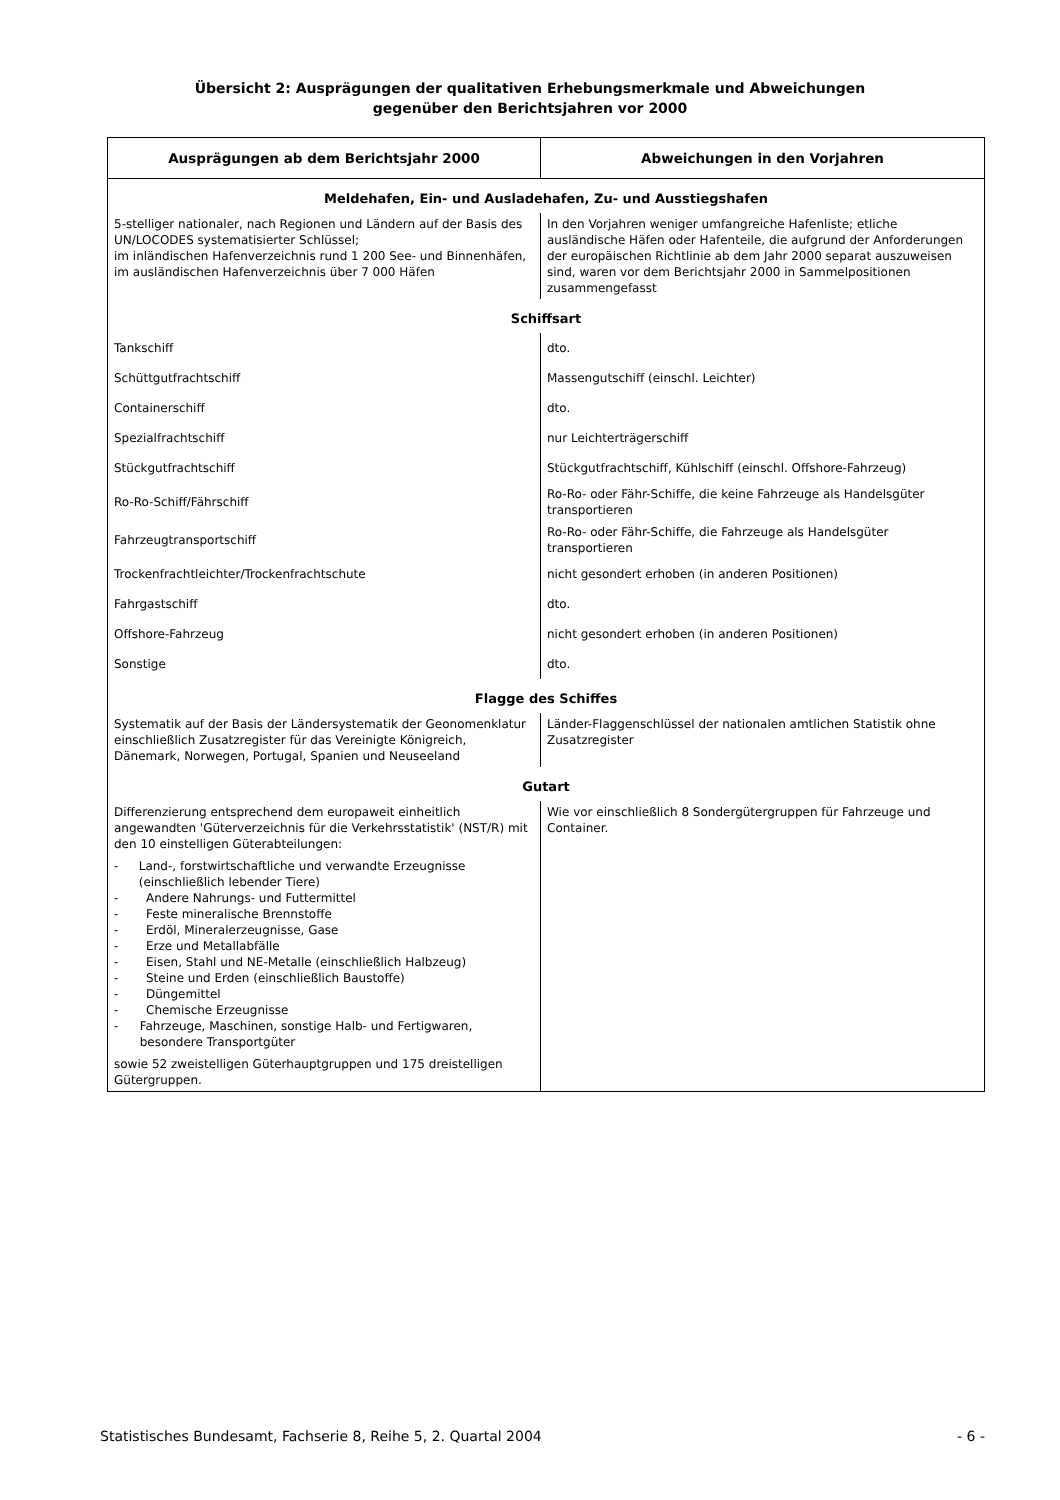Übersicht 2: Ausprägungen der qualitativen Erhebungsmerkmale und Abweichungen
gegenüber den Berichtsjahren vor 2000
| Ausprägungen ab dem Berichtsjahr 2000 | Abweichungen in den Vorjahren |
| --- | --- |
| Meldehafen, Ein- und Ausladehafen, Zu- und Ausstiegshafen | |
| 5-stelliger nationaler, nach Regionen und Ländern auf der Basis des UN/LOCODES systematisierter Schlüssel; im inländischen Hafenverzeichnis rund 1 200 See- und Binnenhäfen, im ausländischen Hafenverzeichnis über 7 000 Häfen | In den Vorjahren weniger umfangreiche Hafenliste; etliche ausländische Häfen oder Hafenteile, die aufgrund der Anforderungen der europäischen Richtlinie ab dem Jahr 2000 separat auszuweisen sind, waren vor dem Berichtsjahr 2000 in Sammelpositionen zusammengefasst |
| Schiffsart | |
| Tankschiff | dto. |
| Schüttgutfrachtschiff | Massengutschiff (einschl. Leichter) |
| Containerschiff | dto. |
| Spezialfrachtschiff | nur Leichterträgerschiff |
| Stückgutfrachtschiff | Stückgutfrachtschiff, Kühlschiff (einschl. Offshore-Fahrzeug) |
| Ro-Ro-Schiff/Fährschiff | Ro-Ro- oder Fähr-Schiffe, die keine Fahrzeuge als Handelsgüter transportieren |
| Fahrzeugtransportschiff | Ro-Ro- oder Fähr-Schiffe, die Fahrzeuge als Handelsgüter transportieren |
| Trockenfrachtleichter/Trockenfrachtschute | nicht gesondert erhoben (in anderen Positionen) |
| Fahrgastschiff | dto. |
| Offshore-Fahrzeug | nicht gesondert erhoben (in anderen Positionen) |
| Sonstige | dto. |
| Flagge des Schiffes | |
| Systematik auf der Basis der Ländersystematik der Geonomenklatur einschließlich Zusatzregister für das Vereinigte Königreich, Dänemark, Norwegen, Portugal, Spanien und Neuseeland | Länder-Flaggenschlüssel der nationalen amtlichen Statistik ohne Zusatzregister |
| Gutart | |
| Differenzierung entsprechend dem europaweit einheitlich angewandten 'Güterverzeichnis für die Verkehrsstatistik' (NST/R) mit den 10 einstelligen Güterabteilungen: - Land-, forstwirtschaftliche und verwandte Erzeugnisse (einschließlich lebender Tiere) - Andere Nahrungs- und Futtermittel - Feste mineralische Brennstoffe - Erdöl, Mineralerzeugnisse, Gase - Erze und Metallabfälle - Eisen, Stahl und NE-Metalle (einschließlich Halbzeug) - Steine und Erden (einschließlich Baustoffe) - Düngemittel - Chemische Erzeugnisse - Fahrzeuge, Maschinen, sonstige Halb- und Fertigwaren, besondere Transportgüter sowie 52 zweistelligen Güterhauptgruppen und 175 dreistelligen Gütergruppen. | Wie vor einschließlich 8 Sondergütergruppen für Fahrzeuge und Container. |
Statistisches Bundesamt, Fachserie 8, Reihe 5, 2. Quartal 2004 - 6 -